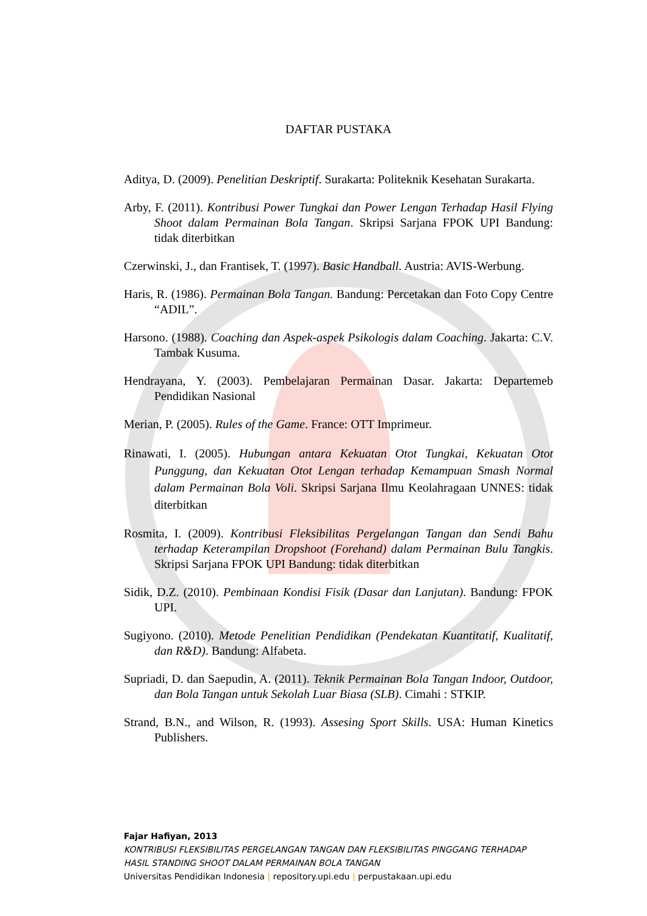DAFTAR PUSTAKA
Aditya, D. (2009). Penelitian Deskriptif. Surakarta: Politeknik Kesehatan Surakarta.
Arby, F. (2011). Kontribusi Power Tungkai dan Power Lengan Terhadap Hasil Flying Shoot dalam Permainan Bola Tangan. Skripsi Sarjana FPOK UPI Bandung: tidak diterbitkan
Czerwinski, J., dan Frantisek, T. (1997). Basic Handball. Austria: AVIS-Werbung.
Haris, R. (1986). Permainan Bola Tangan. Bandung: Percetakan dan Foto Copy Centre “ADIL”.
Harsono. (1988). Coaching dan Aspek-aspek Psikologis dalam Coaching. Jakarta: C.V. Tambak Kusuma.
Hendrayana, Y. (2003). Pembelajaran Permainan Dasar. Jakarta: Departemeb Pendidikan Nasional
Merian, P. (2005). Rules of the Game. France: OTT Imprimeur.
Rinawati, I. (2005). Hubungan antara Kekuatan Otot Tungkai, Kekuatan Otot Punggung, dan Kekuatan Otot Lengan terhadap Kemampuan Smash Normal dalam Permainan Bola Voli. Skripsi Sarjana Ilmu Keolahragaan UNNES: tidak diterbitkan
Rosmita, I. (2009). Kontribusi Fleksibilitas Pergelangan Tangan dan Sendi Bahu terhadap Keterampilan Dropshoot (Forehand) dalam Permainan Bulu Tangkis. Skripsi Sarjana FPOK UPI Bandung: tidak diterbitkan
Sidik, D.Z. (2010). Pembinaan Kondisi Fisik (Dasar dan Lanjutan). Bandung: FPOK UPI.
Sugiyono. (2010). Metode Penelitian Pendidikan (Pendekatan Kuantitatif, Kualitatif, dan R&D). Bandung: Alfabeta.
Supriadi, D. dan Saepudin, A. (2011). Teknik Permainan Bola Tangan Indoor, Outdoor, dan Bola Tangan untuk Sekolah Luar Biasa (SLB). Cimahi : STKIP.
Strand, B.N., and Wilson, R. (1993). Assesing Sport Skills. USA: Human Kinetics Publishers.
Fajar Hafiyan, 2013
KONTRIBUSI FLEKSIBILITAS PERGELANGAN TANGAN DAN FLEKSIBILITAS PINGGANG TERHADAP
HASIL STANDING SHOOT DALAM PERMAINAN BOLA TANGAN
Universitas Pendidikan Indonesia | repository.upi.edu | perpustakaan.upi.edu